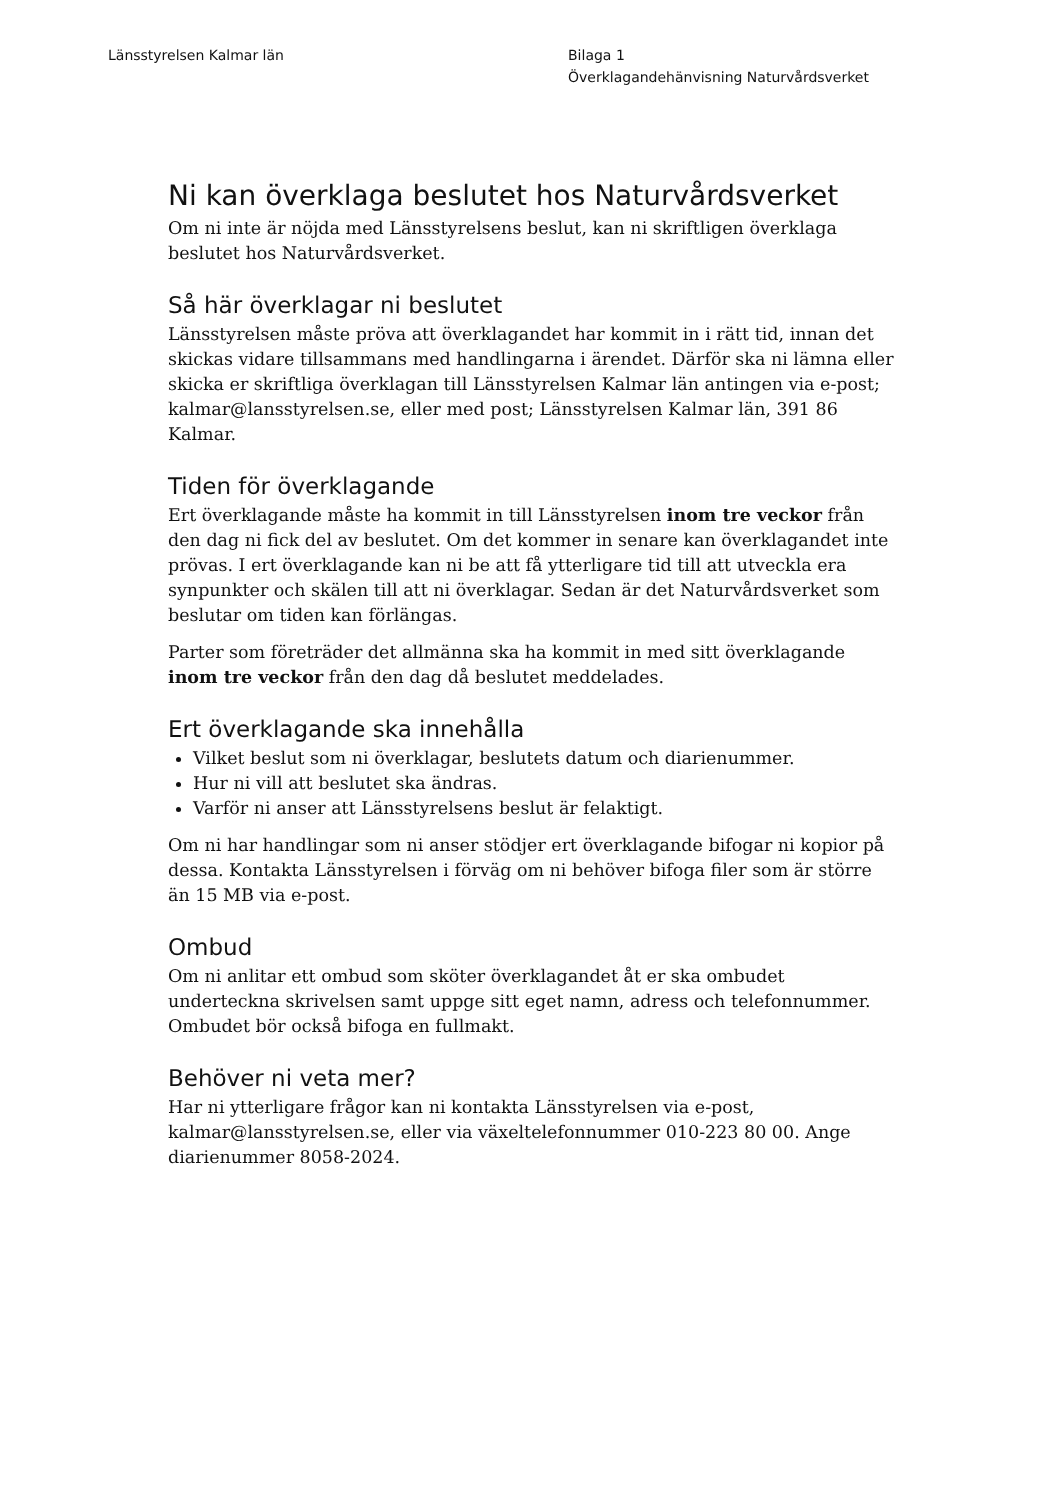Länsstyrelsen Kalmar län Bilaga 1
Överklagandehänvisning Naturvårdsverket
Ni kan överklaga beslutet hos Naturvårdsverket
Om ni inte är nöjda med Länsstyrelsens beslut, kan ni skriftligen överklaga beslutet hos Naturvårdsverket.
Så här överklagar ni beslutet
Länsstyrelsen måste pröva att överklagandet har kommit in i rätt tid, innan det skickas vidare tillsammans med handlingarna i ärendet. Därför ska ni lämna eller skicka er skriftliga överklagan till Länsstyrelsen Kalmar län antingen via e-post; kalmar@lansstyrelsen.se, eller med post; Länsstyrelsen Kalmar län, 391 86 Kalmar.
Tiden för överklagande
Ert överklagande måste ha kommit in till Länsstyrelsen inom tre veckor från den dag ni fick del av beslutet. Om det kommer in senare kan överklagandet inte prövas. I ert överklagande kan ni be att få ytterligare tid till att utveckla era synpunkter och skälen till att ni överklagar. Sedan är det Naturvårdsverket som beslutar om tiden kan förlängas.
Parter som företräder det allmänna ska ha kommit in med sitt överklagande inom tre veckor från den dag då beslutet meddelades.
Ert överklagande ska innehålla
Vilket beslut som ni överklagar, beslutets datum och diarienummer.
Hur ni vill att beslutet ska ändras.
Varför ni anser att Länsstyrelsens beslut är felaktigt.
Om ni har handlingar som ni anser stödjer ert överklagande bifogar ni kopior på dessa. Kontakta Länsstyrelsen i förväg om ni behöver bifoga filer som är större än 15 MB via e-post.
Ombud
Om ni anlitar ett ombud som sköter överklagandet åt er ska ombudet underteckna skrivelsen samt uppge sitt eget namn, adress och telefonnummer. Ombudet bör också bifoga en fullmakt.
Behöver ni veta mer?
Har ni ytterligare frågor kan ni kontakta Länsstyrelsen via e-post, kalmar@lansstyrelsen.se, eller via växeltelefonnummer 010-223 80 00. Ange diarienummer 8058-2024.